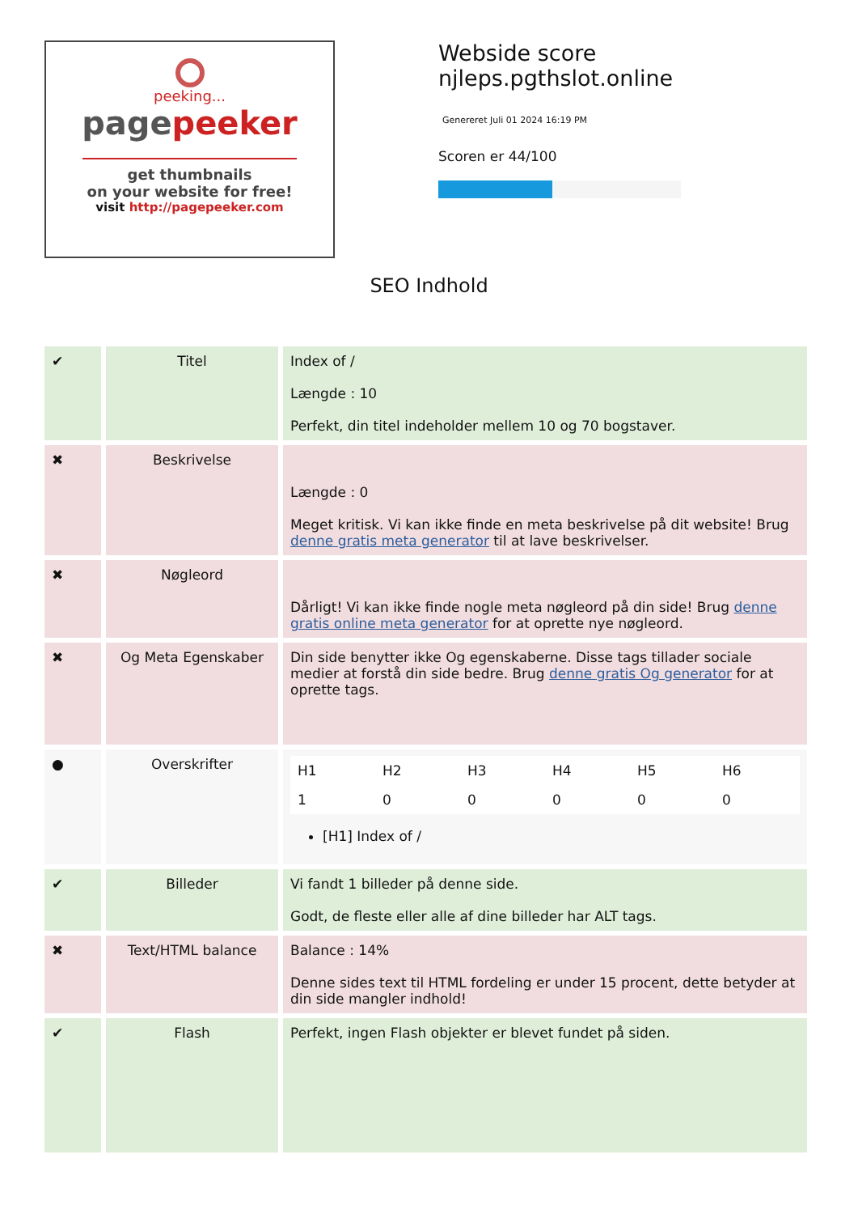peeking...
pagepeeker
get thumbnails
on your website for free!
visit http://pagepeeker.com
Webside score
njleps.pgthslot.online
Genereret Juli 01 2024 16:19 PM
Scoren er 44/100
SEO Indhold
| ✔ | Titel | Index of / Længde : 10 Perfekt, din titel indeholder mellem 10 og 70 bogstaver. |
| ✖ | Beskrivelse | Længde : 0 Meget kritisk. Vi kan ikke finde en meta beskrivelse på dit website! Brug denne gratis meta generator til at lave beskrivelser. |
| ✖ | Nøgleord | Dårligt! Vi kan ikke finde nogle meta nøgleord på din side! Brug denne gratis online meta generator for at oprette nye nøgleord. |
| ✖ | Og Meta Egenskaber | Din side benytter ikke Og egenskaberne. Disse tags tillader sociale medier at forstå din side bedre. Brug denne gratis Og generator for at oprette tags. |
| ● | Overskrifter | / H1 / H2 / H3 / H4 / H5 / H6 / / 1 / 0 / 0 / 0 / 0 / 0 / [H1] Index of / |
| ✔ | Billeder | Vi fandt 1 billeder på denne side. Godt, de fleste eller alle af dine billeder har ALT tags. |
| ✖ | Text/HTML balance | Balance : 14% Denne sides text til HTML fordeling er under 15 procent, dette betyder at din side mangler indhold! |
| ✔ | Flash | Perfekt, ingen Flash objekter er blevet fundet på siden. |